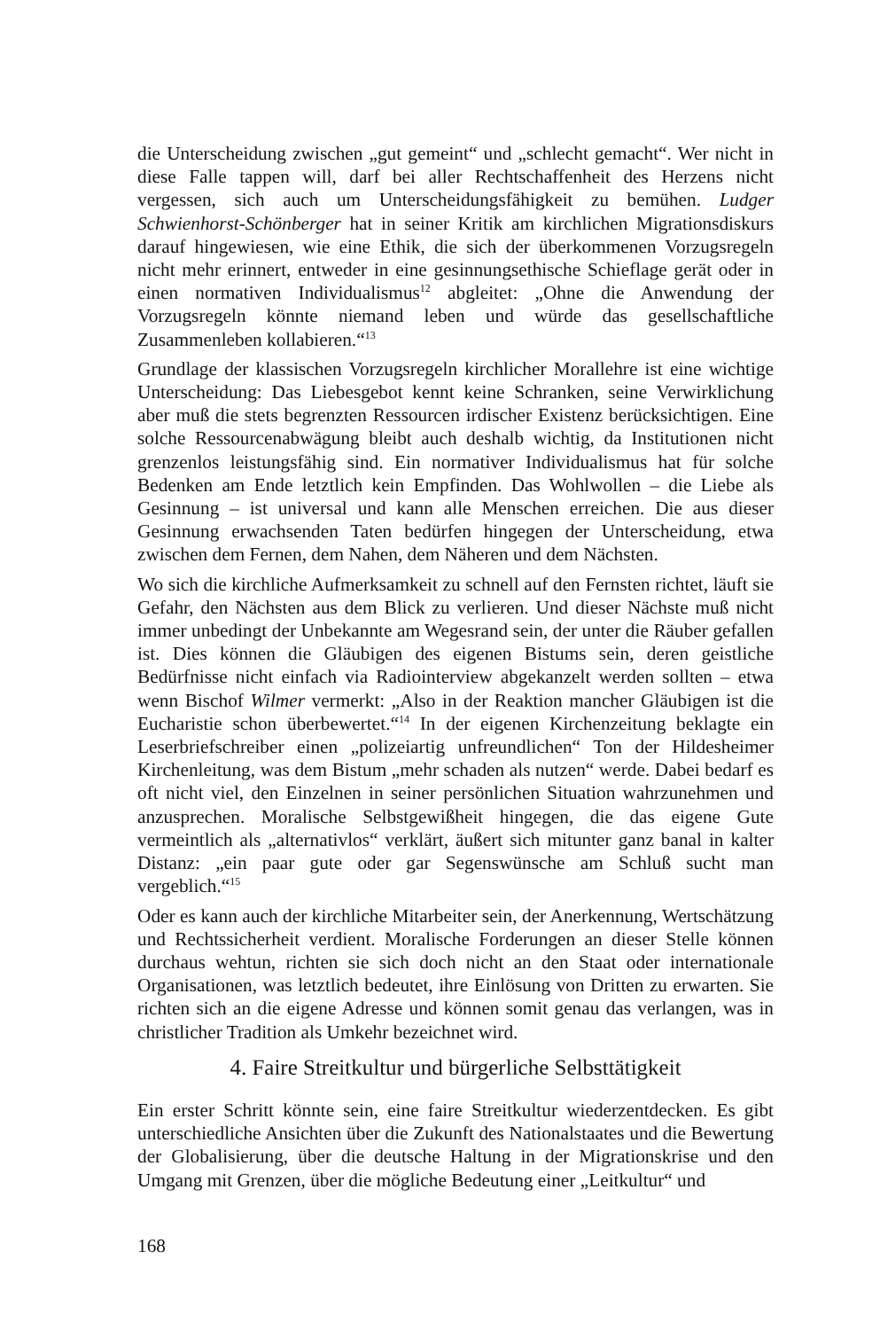die Unterscheidung zwischen „gut gemeint“ und „schlecht gemacht“. Wer nicht in diese Falle tappen will, darf bei aller Rechtschaffenheit des Herzens nicht vergessen, sich auch um Unterscheidungsfähigkeit zu bemühen. Ludger Schwienhorst-Schönberger hat in seiner Kritik am kirchlichen Migrationsdiskurs darauf hingewiesen, wie eine Ethik, die sich der überkommenen Vorzugsregeln nicht mehr erinnert, entweder in eine gesinnungsethische Schieflage gerät oder in einen normativen Individualismus<sup>12</sup> abgleitet: „Ohne die Anwendung der Vorzugsregeln könnte niemand leben und würde das gesellschaftliche Zusammenleben kollabieren.“<sup>13</sup>
Grundlage der klassischen Vorzugsregeln kirchlicher Morallehre ist eine wichtige Unterscheidung: Das Liebesgebot kennt keine Schranken, seine Verwirklichung aber muß die stets begrenzten Ressourcen irdischer Existenz berücksichtigen. Eine solche Ressourcenabwägung bleibt auch deshalb wichtig, da Institutionen nicht grenzenlos leistungsfähig sind. Ein normativer Individualismus hat für solche Bedenken am Ende letztlich kein Empfinden. Das Wohlwollen – die Liebe als Gesinnung – ist universal und kann alle Menschen erreichen. Die aus dieser Gesinnung erwachsenden Taten bedürfen hingegen der Unterscheidung, etwa zwischen dem Fernen, dem Nahen, dem Näheren und dem Nächsten.
Wo sich die kirchliche Aufmerksamkeit zu schnell auf den Fernsten richtet, läuft sie Gefahr, den Nächsten aus dem Blick zu verlieren. Und dieser Nächste muß nicht immer unbedingt der Unbekannte am Wegesrand sein, der unter die Räuber gefallen ist. Dies können die Gläubigen des eigenen Bistums sein, deren geistliche Bedürfnisse nicht einfach via Radiointerview abgekanzelt werden sollten – etwa wenn Bischof Wilmer vermerkt: „Also in der Reaktion mancher Gläubigen ist die Eucharistie schon überbewertet.“<sup>14</sup> In der eigenen Kirchenzeitung beklagte ein Leserbriefschreiber einen „polizeiartig unfreundlichen“ Ton der Hildesheimer Kirchenleitung, was dem Bistum „mehr schaden als nutzen“ werde. Dabei bedarf es oft nicht viel, den Einzelnen in seiner persönlichen Situation wahrzunehmen und anzusprechen. Moralische Selbstgewißheit hingegen, die das eigene Gute vermeintlich als „alternativlos“ verklärt, äußert sich mitunter ganz banal in kalter Distanz: „ein paar gute oder gar Segenswünsche am Schluß sucht man vergeblich.“<sup>15</sup>
Oder es kann auch der kirchliche Mitarbeiter sein, der Anerkennung, Wertschätzung und Rechtssicherheit verdient. Moralische Forderungen an dieser Stelle können durchaus wehtun, richten sie sich doch nicht an den Staat oder internationale Organisationen, was letztlich bedeutet, ihre Einlösung von Dritten zu erwarten. Sie richten sich an die eigene Adresse und können somit genau das verlangen, was in christlicher Tradition als Umkehr bezeichnet wird.
4. Faire Streitkultur und bürgerliche Selbsttätigkeit
Ein erster Schritt könnte sein, eine faire Streitkultur wiederzentdecken. Es gibt unterschiedliche Ansichten über die Zukunft des Nationalstaates und die Bewertung der Globalisierung, über die deutsche Haltung in der Migrationskrise und den Umgang mit Grenzen, über die mögliche Bedeutung einer „Leitkultur“ und
168